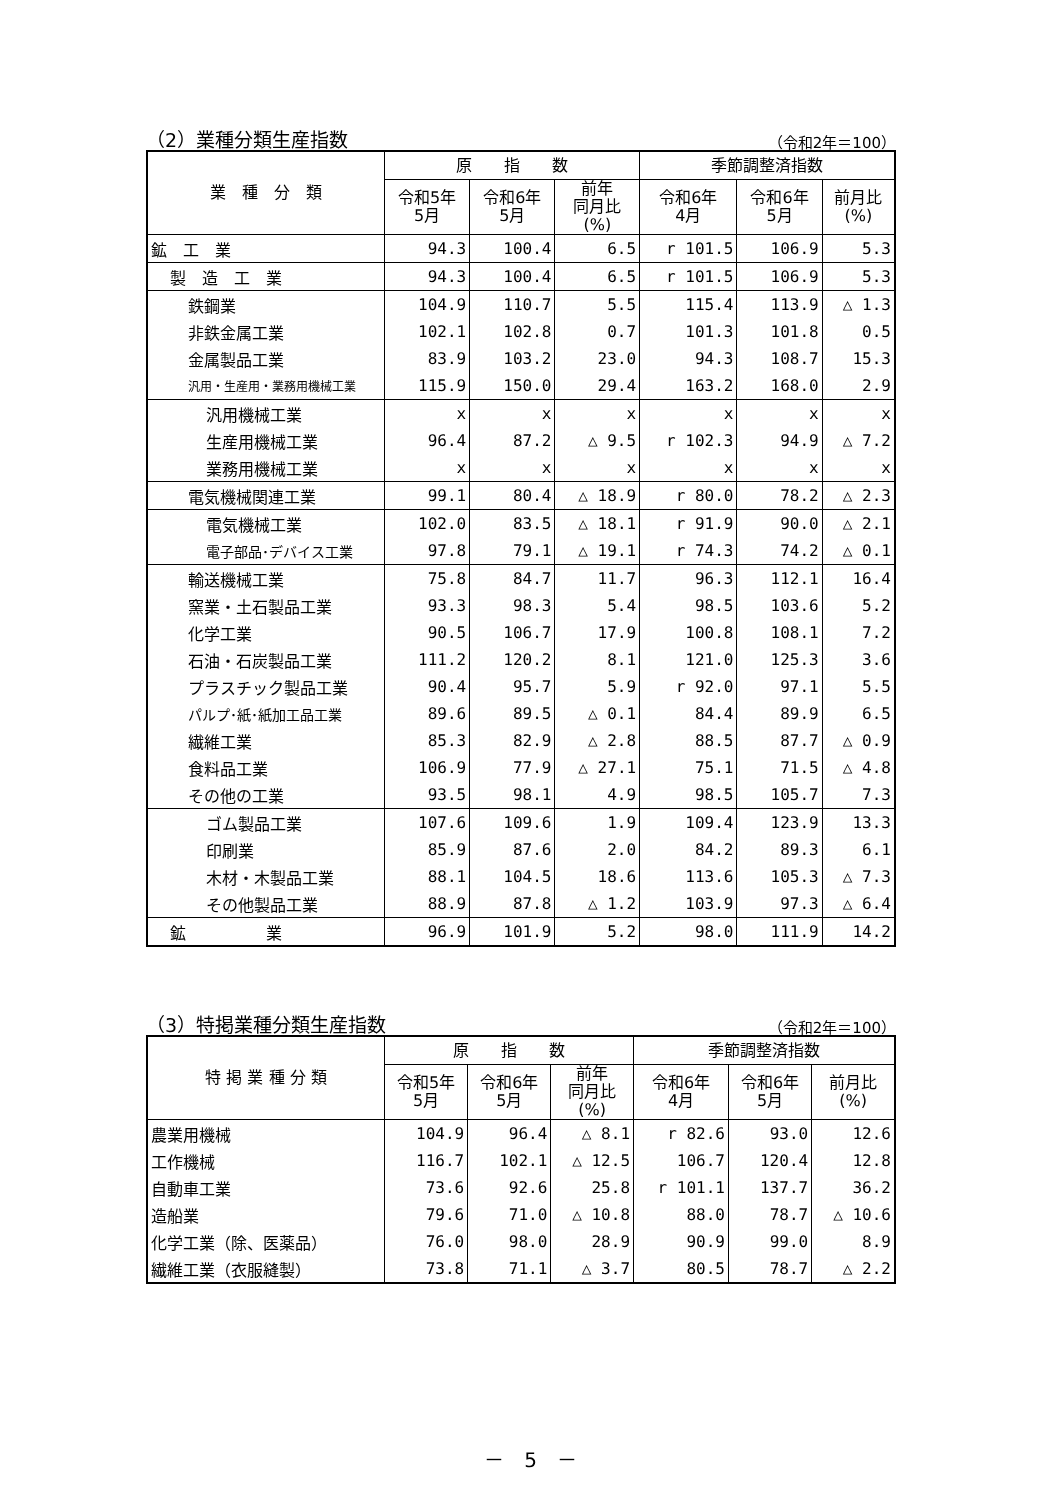（2）業種分類生産指数 （令和2年＝100）
| 業 種 分 類 | 原 指 数 | | | 季節調整済指数 | | |
| --- | --- | --- | --- | --- | --- | --- |
| | 令和5年 5月 | 令和6年 5月 | 前年 同月比 (%) | 令和6年 4月 | 令和6年 5月 | 前月比 (%) |
| 鉱 工 業 | 94.3 | 100.4 | 6.5 | r 101.5 | 106.9 | 5.3 |
| 製 造 工 業 | 94.3 | 100.4 | 6.5 | r 101.5 | 106.9 | 5.3 |
| 鉄鋼業 | 104.9 | 110.7 | 5.5 | 115.4 | 113.9 | △ 1.3 |
| 非鉄金属工業 | 102.1 | 102.8 | 0.7 | 101.3 | 101.8 | 0.5 |
| 金属製品工業 | 83.9 | 103.2 | 23.0 | 94.3 | 108.7 | 15.3 |
| 汎用・生産用・業務用機械工業 | 115.9 | 150.0 | 29.4 | 163.2 | 168.0 | 2.9 |
| 汎用機械工業 | x | x | x | x | x | x |
| 生産用機械工業 | 96.4 | 87.2 | △ 9.5 | r 102.3 | 94.9 | △ 7.2 |
| 業務用機械工業 | x | x | x | x | x | x |
| 電気機械関連工業 | 99.1 | 80.4 | △ 18.9 | r 80.0 | 78.2 | △ 2.3 |
| 電気機械工業 | 102.0 | 83.5 | △ 18.1 | r 91.9 | 90.0 | △ 2.1 |
| 電子部品･デバイス工業 | 97.8 | 79.1 | △ 19.1 | r 74.3 | 74.2 | △ 0.1 |
| 輸送機械工業 | 75.8 | 84.7 | 11.7 | 96.3 | 112.1 | 16.4 |
| 窯業・土石製品工業 | 93.3 | 98.3 | 5.4 | 98.5 | 103.6 | 5.2 |
| 化学工業 | 90.5 | 106.7 | 17.9 | 100.8 | 108.1 | 7.2 |
| 石油・石炭製品工業 | 111.2 | 120.2 | 8.1 | 121.0 | 125.3 | 3.6 |
| プラスチック製品工業 | 90.4 | 95.7 | 5.9 | r 92.0 | 97.1 | 5.5 |
| パルプ･紙･紙加工品工業 | 89.6 | 89.5 | △ 0.1 | 84.4 | 89.9 | 6.5 |
| 繊維工業 | 85.3 | 82.9 | △ 2.8 | 88.5 | 87.7 | △ 0.9 |
| 食料品工業 | 106.9 | 77.9 | △ 27.1 | 75.1 | 71.5 | △ 4.8 |
| その他の工業 | 93.5 | 98.1 | 4.9 | 98.5 | 105.7 | 7.3 |
| ゴム製品工業 | 107.6 | 109.6 | 1.9 | 109.4 | 123.9 | 13.3 |
| 印刷業 | 85.9 | 87.6 | 2.0 | 84.2 | 89.3 | 6.1 |
| 木材・木製品工業 | 88.1 | 104.5 | 18.6 | 113.6 | 105.3 | △ 7.3 |
| その他製品工業 | 88.9 | 87.8 | △ 1.2 | 103.9 | 97.3 | △ 6.4 |
| 鉱 業 | 96.9 | 101.9 | 5.2 | 98.0 | 111.9 | 14.2 |
（3）特掲業種分類生産指数 （令和2年＝100）
| 特 掲 業 種 分 類 | 原 指 数 | | | 季節調整済指数 | | |
| --- | --- | --- | --- | --- | --- | --- |
| | 令和5年 5月 | 令和6年 5月 | 前年 同月比 (%) | 令和6年 4月 | 令和6年 5月 | 前月比 (%) |
| 農業用機械 | 104.9 | 96.4 | △ 8.1 | r 82.6 | 93.0 | 12.6 |
| 工作機械 | 116.7 | 102.1 | △ 12.5 | 106.7 | 120.4 | 12.8 |
| 自動車工業 | 73.6 | 92.6 | 25.8 | r 101.1 | 137.7 | 36.2 |
| 造船業 | 79.6 | 71.0 | △ 10.8 | 88.0 | 78.7 | △ 10.6 |
| 化学工業（除、医薬品） | 76.0 | 98.0 | 28.9 | 90.9 | 99.0 | 8.9 |
| 繊維工業（衣服縫製） | 73.8 | 71.1 | △ 3.7 | 80.5 | 78.7 | △ 2.2 |
－　5　－